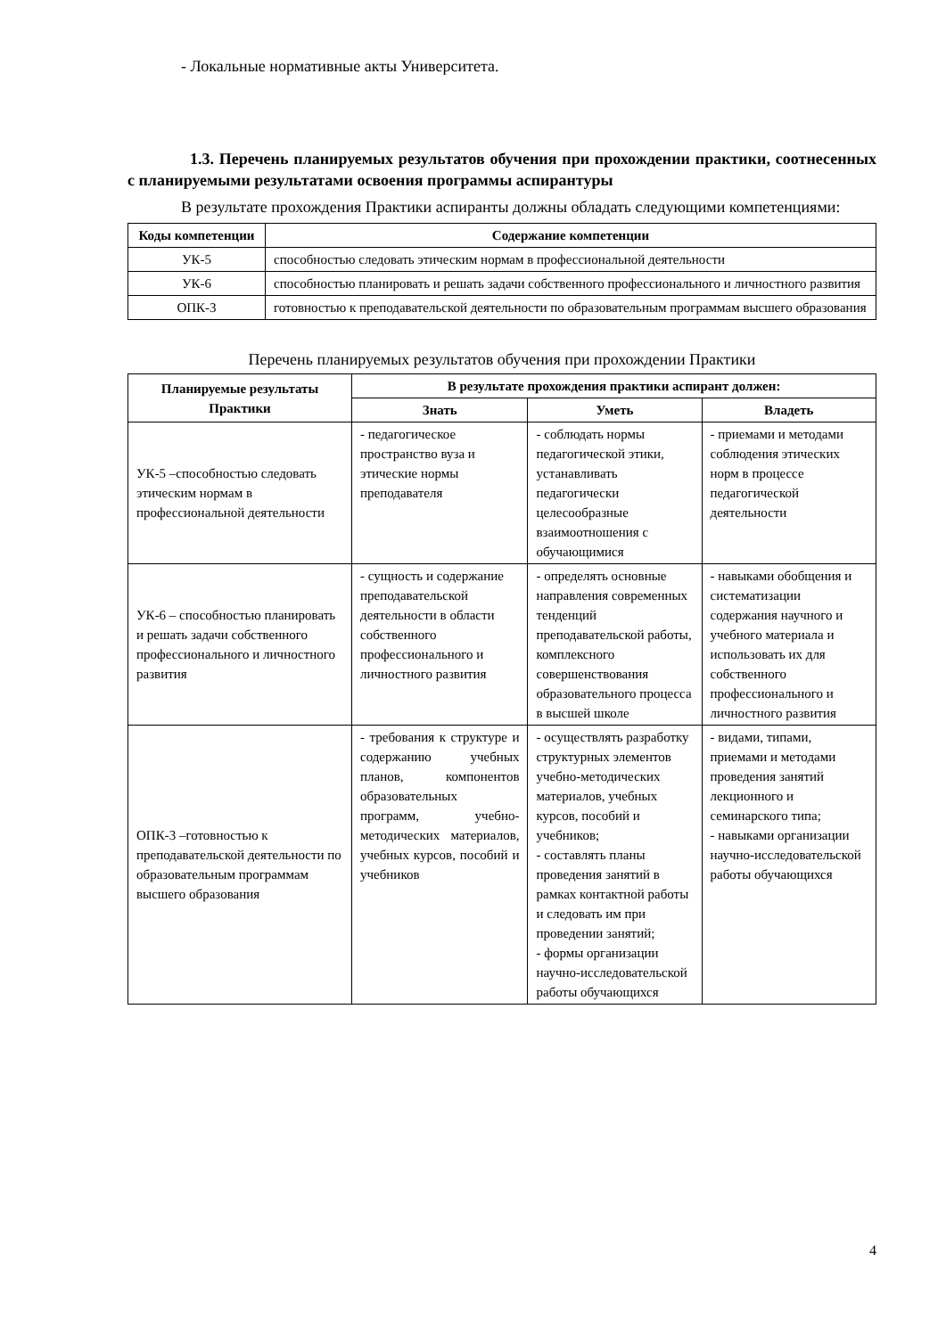- Локальные нормативные акты Университета.
1.3. Перечень планируемых результатов обучения при прохождении практики, соотнесенных с планируемыми результатами освоения программы аспирантуры
В результате прохождения Практики аспиранты должны обладать следующими компетенциями:
| Коды компетенции | Содержание компетенции |
| --- | --- |
| УК-5 | способностью следовать этическим нормам в профессиональной деятельности |
| УК-6 | способностью планировать и решать задачи собственного профессионального и личностного развития |
| ОПК-3 | готовностью к преподавательской деятельности по образовательным программам высшего образования |
Перечень планируемых результатов обучения при прохождении Практики
| Планируемые результаты Практики | В результате прохождения практики аспирант должен: | | |
| --- | --- | --- | --- |
| | Знать | Уметь | Владеть |
| УК-5 –способностью следовать этическим нормам в профессиональной деятельности | - педагогическое пространство вуза и этические нормы преподавателя | - соблюдать нормы педагогической этики, устанавливать педагогически целесообразные взаимоотношения с обучающимися | - приемами и методами соблюдения этических норм в процессе педагогической деятельности |
| УК-6 – способностью планировать и решать задачи собственного профессионального и личностного развития | - сущность и содержание преподавательской деятельности в области собственного профессионального и личностного развития | - определять основные направления современных тенденций преподавательской работы, комплексного совершенствования образовательного процесса в высшей школе | - навыками обобщения и систематизации содержания научного и учебного материала и использовать их для собственного профессионального и личностного развития |
| ОПК-3 –готовностью к преподавательской деятельности по образовательным программам высшего образования | - требования к структуре и содержанию учебных планов, компонентов образовательных программ, учебно-методических материалов, учебных курсов, пособий и учебников | - осуществлять разработку структурных элементов учебно-методических материалов, учебных курсов, пособий и учебников; - составлять планы проведения занятий в рамках контактной работы и следовать им при проведении занятий; - формы организации научно-исследовательской работы обучающихся | - видами, типами, приемами и методами проведения занятий лекционного и семинарского типа; - навыками организации научно-исследовательской работы обучающихся |
4